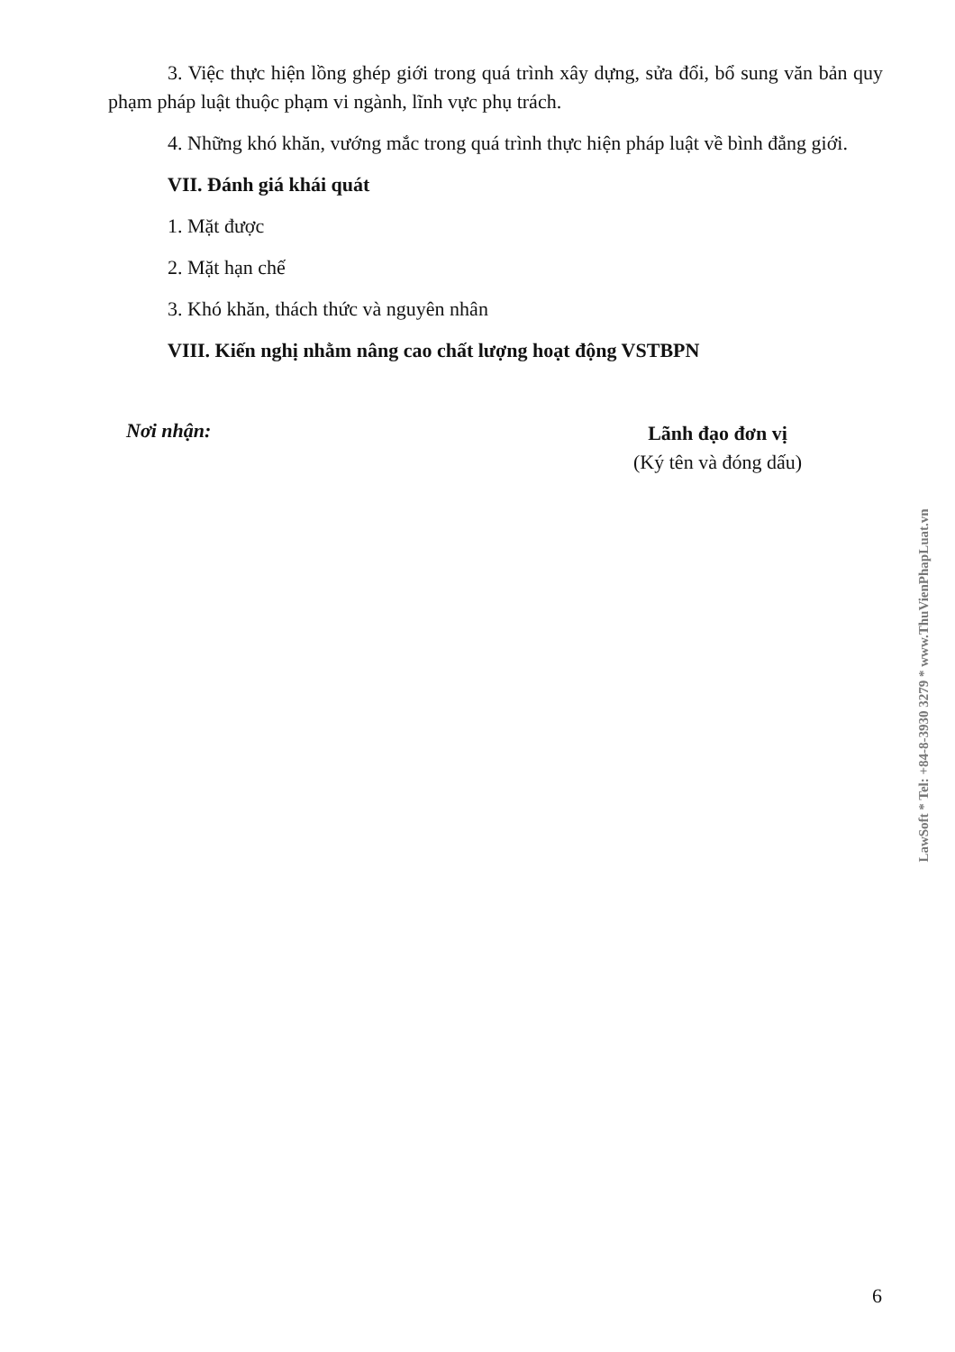3. Việc thực hiện lồng ghép giới trong quá trình xây dựng, sửa đổi, bổ sung văn bản quy phạm pháp luật thuộc phạm vi ngành, lĩnh vực phụ trách.
4. Những khó khăn, vướng mắc trong quá trình thực hiện pháp luật về bình đẳng giới.
VII. Đánh giá khái quát
1. Mặt được
2. Mặt hạn chế
3. Khó khăn, thách thức và nguyên nhân
VIII. Kiến nghị nhằm nâng cao chất lượng hoạt động VSTBPN
Nơi nhận:
Lãnh đạo đơn vị
(Ký tên và đóng dấu)
LawSoft * Tel: +84-8-3930 3279 * www.ThuVienPhapLuat.vn
6